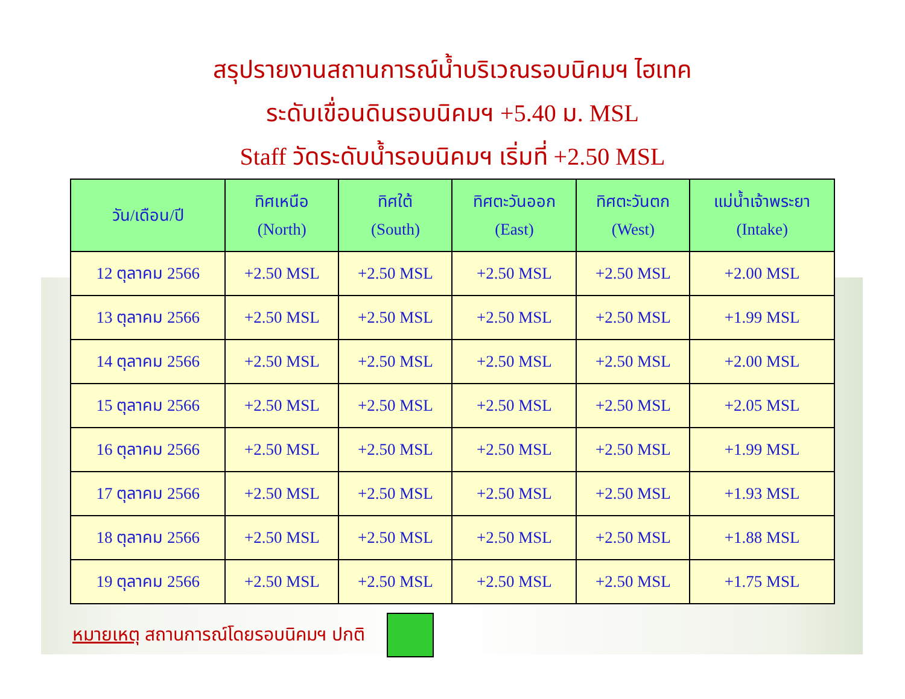สรุปรายงานสถานการณ์น้ำบริเวณรอบนิคมฯ ไฮเทค
ระดับเขื่อนดินรอบนิคมฯ +5.40 ม. MSL
Staff วัดระดับน้ำรอบนิคมฯ เริ่มที่ +2.50 MSL
| วัน/เดือน/ปี | ทิศเหนือ (North) | ทิศใต้ (South) | ทิศตะวันออก (East) | ทิศตะวันตก (West) | แม่น้ำเจ้าพระยา (Intake) |
| --- | --- | --- | --- | --- | --- |
| 12 ตุลาคม 2566 | +2.50 MSL | +2.50 MSL | +2.50 MSL | +2.50 MSL | +2.00 MSL |
| 13 ตุลาคม 2566 | +2.50 MSL | +2.50 MSL | +2.50 MSL | +2.50 MSL | +1.99 MSL |
| 14 ตุลาคม 2566 | +2.50 MSL | +2.50 MSL | +2.50 MSL | +2.50 MSL | +2.00 MSL |
| 15 ตุลาคม 2566 | +2.50 MSL | +2.50 MSL | +2.50 MSL | +2.50 MSL | +2.05 MSL |
| 16 ตุลาคม 2566 | +2.50 MSL | +2.50 MSL | +2.50 MSL | +2.50 MSL | +1.99 MSL |
| 17 ตุลาคม 2566 | +2.50 MSL | +2.50 MSL | +2.50 MSL | +2.50 MSL | +1.93 MSL |
| 18 ตุลาคม 2566 | +2.50 MSL | +2.50 MSL | +2.50 MSL | +2.50 MSL | +1.88 MSL |
| 19 ตุลาคม 2566 | +2.50 MSL | +2.50 MSL | +2.50 MSL | +2.50 MSL | +1.75 MSL |
หมายเหตุ สถานการณ์โดยรอบนิคมฯ ปกติ